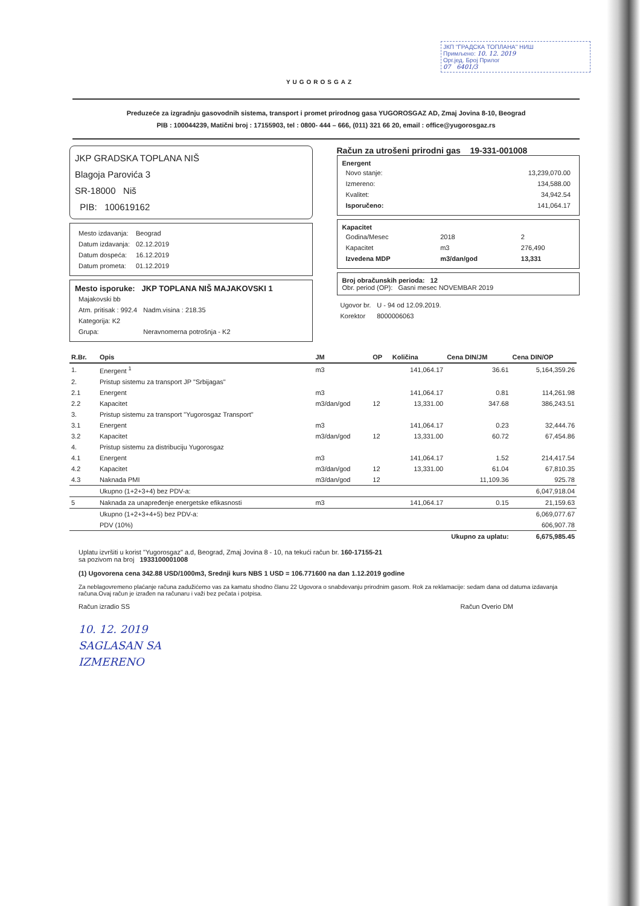ЈКП "ГРАДСКА ТОПЛАНА" НИШ
Примљено: 10. 12. 2019
Орг.јед. Број Прилог
07 6401/3
YUGOROSGAZ
Preduzeće za izgradnju gasovodnih sistema, transport i promet prirodnog gasa YUGOROSGAZ AD, Zmaj Jovina 8-10, Beograd
PIB : 100044239, Matični broj : 17155903, tel : 0800- 444 – 666, (011) 321 66 20, email : office@yugorosgaz.rs
JKP GRADSKA TOPLANA NIŠ
Blagoja Parovića 3
SR-18000 Niš
PIB: 100619162
| Mesto izdavanja: | Beograd |
| Datum izdavanja: | 02.12.2019 |
| Datum dospeća: | 16.12.2019 |
| Datum prometa: | 01.12.2019 |
Mesto isporuke: JKP TOPLANA NIŠ MAJAKOVSKI 1
| Majakovski bb | |
| Atm. pritisak : 992.4 | Nadm.visina : 218.35 |
| Kategorija: K2 | |
| Grupa: | Neravnomerna potrošnja - K2 |
Račun za utrošeni prirodni gas 19-331-001008
Energent
| Novo stanje: | 13,239,070.00 |
| Izmereno: | 134,588.00 |
| Kvalitet: | 34,942.54 |
| Isporučeno: | 141,064.17 |
Kapacitet
| Godina/Mesec | 2018 | 2 |
| Kapacitet | m3 | 276,490 |
| Izvedena MDP | m3/dan/god | 13,331 |
Broj obračunskih perioda: 12
Obr. period (OP): Gasni mesec NOVEMBAR 2019
| Ugovor br. | U - 94 od 12.09.2019. |
| Korektor | 8000006063 |
| R.Br. | Opis | JM | OP | Količina | Cena DIN/JM | Cena DIN/OP |
| --- | --- | --- | --- | --- | --- | --- |
| 1. | Energent <sup>1</sup> | m3 | | 141,064.17 | 36.61 | 5,164,359.26 |
| 2. | Pristup sistemu za transport JP "Srbijagas" | | | | | |
| 2.1 | Energent | m3 | | 141,064.17 | 0.81 | 114,261.98 |
| 2.2 | Kapacitet | m3/dan/god | 12 | 13,331.00 | 347.68 | 386,243.51 |
| 3. | Pristup sistemu za transport "Yugorosgaz Transport" | | | | | |
| 3.1 | Energent | m3 | | 141,064.17 | 0.23 | 32,444.76 |
| 3.2 | Kapacitet | m3/dan/god | 12 | 13,331.00 | 60.72 | 67,454.86 |
| 4. | Pristup sistemu za distribuciju Yugorosgaz | | | | | |
| 4.1 | Energent | m3 | | 141,064.17 | 1.52 | 214,417.54 |
| 4.2 | Kapacitet | m3/dan/god | 12 | 13,331.00 | 61.04 | 67,810.35 |
| 4.3 | Naknada PMI | m3/dan/god | 12 | | 11,109.36 | 925.78 |
| | Ukupno (1+2+3+4) bez PDV-a: | | | | | 6,047,918.04 |
| 5 | Naknada za unapređenje energetske efikasnosti | m3 | | 141,064.17 | 0.15 | 21,159.63 |
| | Ukupno (1+2+3+4+5) bez PDV-a: | | | | | 6,069,077.67 |
| | PDV (10%) | | | | | 606,907.78 |
| Ukupno za uplatu: | | | | | | 6,675,985.45 |
Uplatu izvršiti u korist "Yugorosgaz" a.d, Beograd, Zmaj Jovina 8 - 10, na tekući račun br. 160-17155-21
sa pozivom na broj 1933100001008
(1) Ugovorena cena 342.88 USD/1000m3, Srednji kurs NBS 1 USD = 106.771600 na dan 1.12.2019 godine
Za neblagovremeno plaćanje računa zadužićemo vas za kamatu shodno članu 22 Ugovora o snabdevanju prirodnim gasom. Rok za reklamacije: sedam dana od datuma izdavanja računa.Ovaj račun je izrađen na računaru i važi bez pečata i potpisa.
Račun izradio SS Račun Overio DM
10. 12. 2019
SAGLASAN SA
IZMERENO